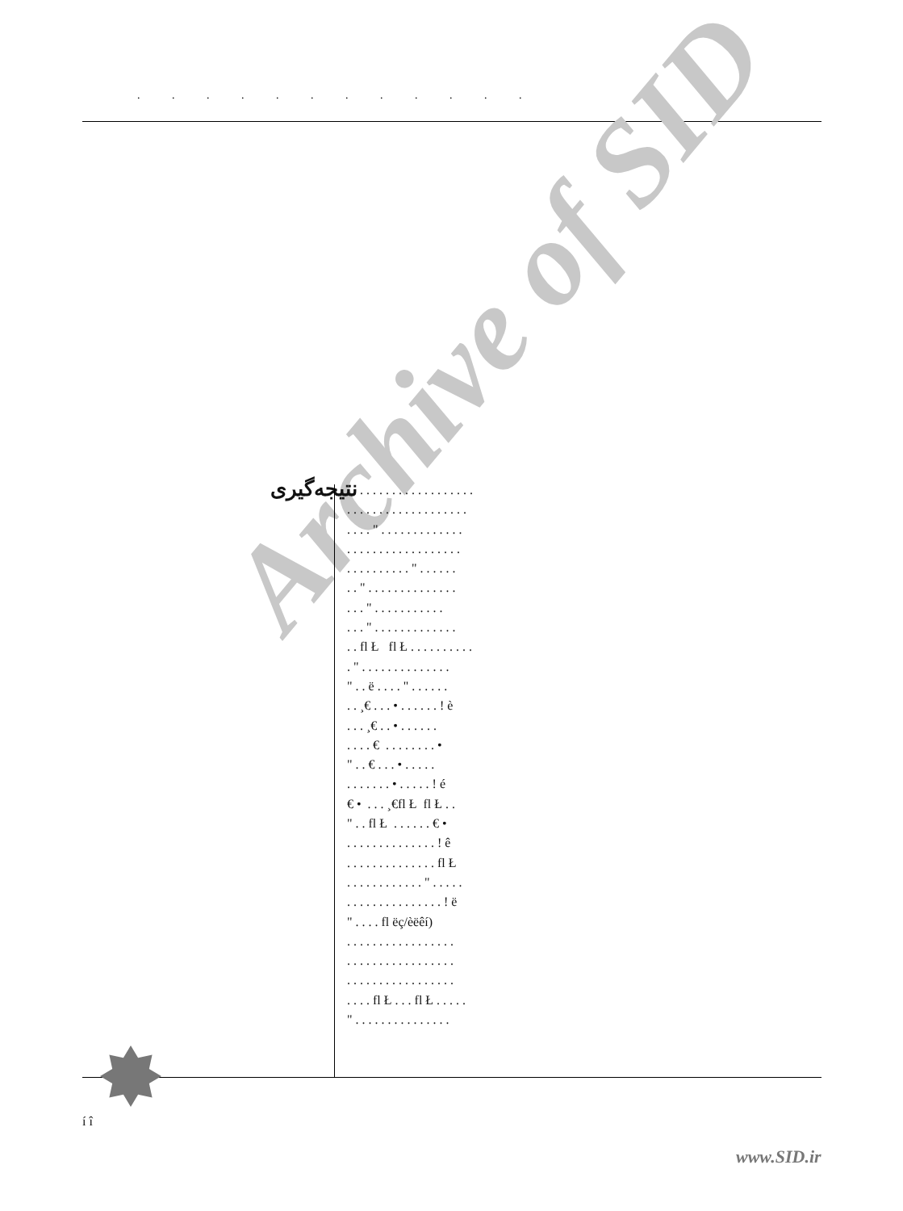. . . . . . . . . . . .
Archive of SID
نتیجه‌گیری
. . . . . . . . . . . . . . . . . . . . . . . . . . . . . . . . . . . . . . . . . . . " . . . . . . . . . . . . . . . . . . . . . . . . . . . . . . . . . . . . . . . . . " . . . . . . . . " . . . . . . . . . . . . . . . . . " . . . . . . . . . . . . . . " . . . . . . . . . . . . . . . fl Ł fl Ł . . . . . . . . . . . " . . . . . . . . . . . . . . " . . ë . . . . " . . . . . . . . ¸€ . . . • . . . . . . ! è . . . ¸€ . . • . . . . . . . . . . € . . . . . . . . • " . . € . . . • . . . . . . . . . . . . • . . . . . ! é € • . . . ¸€fl Ł fl Ł . . " . . fl Ł . . . . . . € • . . . . . . . . . . . . . . ! ê . . . . . . . . . . . . . . fl Ł . . . . . . . . . . . . " . . . . . . . . . . . . . . . . . . . . ! ë " . . . . fl ëç/èëêí) . . . . . . . . . . . . . . . . . . . . . . . . . . . . . . . . . . . . . . . . . . . . . . . . . . . . . . . fl Ł . . . fl Ł . . . . . " . . . . . . . . . . . . . . .
í î
www.SID.ir